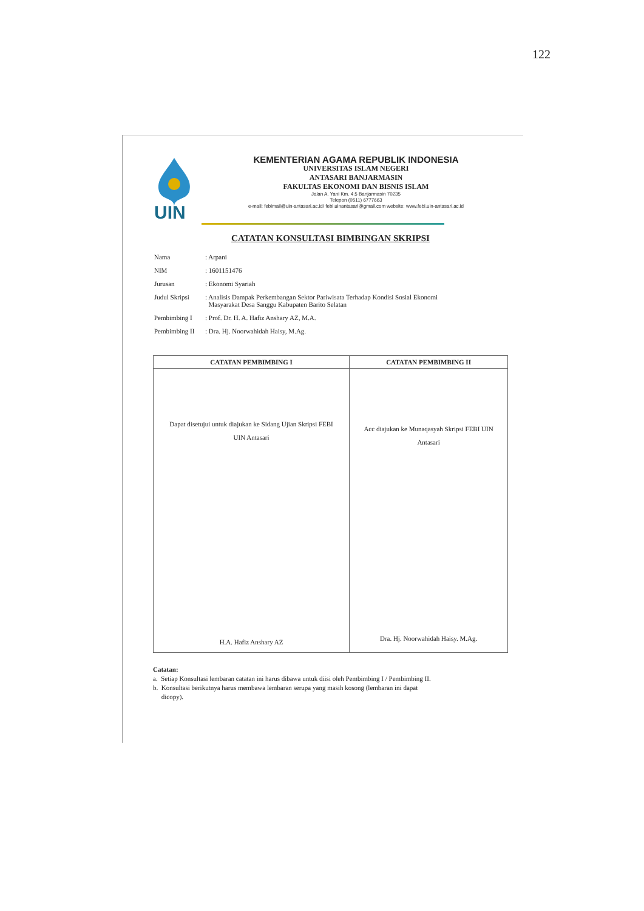122
UIN
KEMENTERIAN AGAMA REPUBLIK INDONESIA
UNIVERSITAS ISLAM NEGERI
ANTASARI BANJARMASIN
FAKULTAS EKONOMI DAN BISNIS ISLAM
Jalan A. Yani Km. 4.5 Banjarmasin 70235
Telepon (0511) 6777663
e-mail: febimail@uin-antasari.ac.id/ febi.uinantasari@gmail.com website: www.febi.uin-antasari.ac.id
CATATAN KONSULTASI BIMBINGAN SKRIPSI
| Nama | : Arpani |
| NIM | : 1601151476 |
| Jurusan | : Ekonomi Syariah |
| Judul Skripsi | : Analisis Dampak Perkembangan Sektor Pariwisata Terhadap Kondisi Sosial Ekonomi Masyarakat Desa Sanggu Kabupaten Barito Selatan |
| Pembimbing I | : Prof. Dr. H. A. Hafiz Anshary AZ, M.A. |
| Pembimbing II | : Dra. Hj. Noorwahidah Haisy, M.Ag. |
| CATATAN PEMBIMBING I | CATATAN PEMBIMBING II |
| --- | --- |
| Dapat disetujui untuk diajukan ke Sidang Ujian Skripsi FEBI UIN Antasari H.A. Hafiz Anshary AZ | Acc diajukan ke Munaqasyah Skripsi FEBI UIN Antasari Dra. Hj. Noorwahidah Haisy. M.Ag. |
Catatan:
a. Setiap Konsultasi lembaran catatan ini harus dibawa untuk diisi oleh Pembimbing I / Pembimbing II.
b. Konsultasi berikutnya harus membawa lembaran serupa yang masih kosong (lembaran ini dapat
dicopy).